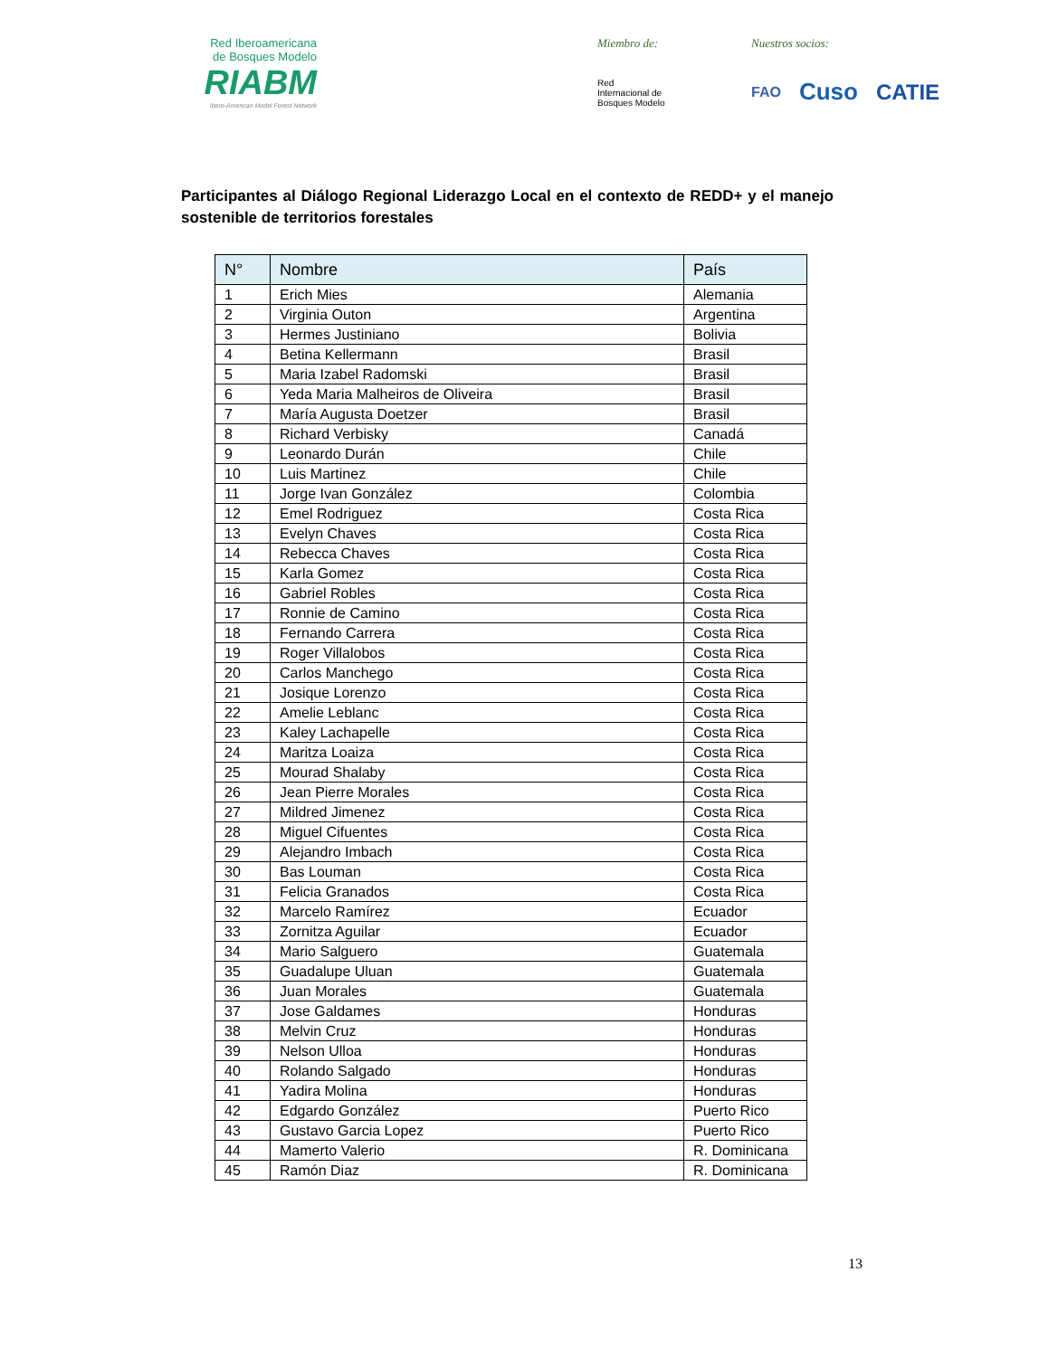Red Iberoamericana
de Bosques Modelo
RIABM
Ibero-American Model Forest Network
Miembro de:
Red
Internacional de
Bosques Modelo
Nuestros socios:
FAO Cuso CATIE
Participantes al Diálogo Regional Liderazgo Local en el contexto de REDD+ y el manejo sostenible de territorios forestales
| N° | Nombre | País |
| --- | --- | --- |
| 1 | Erich Mies | Alemania |
| 2 | Virginia Outon | Argentina |
| 3 | Hermes Justiniano | Bolivia |
| 4 | Betina Kellermann | Brasil |
| 5 | Maria Izabel Radomski | Brasil |
| 6 | Yeda Maria Malheiros de Oliveira | Brasil |
| 7 | María Augusta Doetzer | Brasil |
| 8 | Richard Verbisky | Canadá |
| 9 | Leonardo Durán | Chile |
| 10 | Luis Martinez | Chile |
| 11 | Jorge Ivan González | Colombia |
| 12 | Emel Rodriguez | Costa Rica |
| 13 | Evelyn Chaves | Costa Rica |
| 14 | Rebecca Chaves | Costa Rica |
| 15 | Karla Gomez | Costa Rica |
| 16 | Gabriel Robles | Costa Rica |
| 17 | Ronnie de Camino | Costa Rica |
| 18 | Fernando Carrera | Costa Rica |
| 19 | Roger Villalobos | Costa Rica |
| 20 | Carlos Manchego | Costa Rica |
| 21 | Josique Lorenzo | Costa Rica |
| 22 | Amelie Leblanc | Costa Rica |
| 23 | Kaley Lachapelle | Costa Rica |
| 24 | Maritza Loaiza | Costa Rica |
| 25 | Mourad Shalaby | Costa Rica |
| 26 | Jean Pierre Morales | Costa Rica |
| 27 | Mildred Jimenez | Costa Rica |
| 28 | Miguel Cifuentes | Costa Rica |
| 29 | Alejandro Imbach | Costa Rica |
| 30 | Bas Louman | Costa Rica |
| 31 | Felicia Granados | Costa Rica |
| 32 | Marcelo Ramírez | Ecuador |
| 33 | Zornitza Aguilar | Ecuador |
| 34 | Mario Salguero | Guatemala |
| 35 | Guadalupe Uluan | Guatemala |
| 36 | Juan Morales | Guatemala |
| 37 | Jose Galdames | Honduras |
| 38 | Melvin Cruz | Honduras |
| 39 | Nelson Ulloa | Honduras |
| 40 | Rolando Salgado | Honduras |
| 41 | Yadira Molina | Honduras |
| 42 | Edgardo González | Puerto Rico |
| 43 | Gustavo Garcia Lopez | Puerto Rico |
| 44 | Mamerto Valerio | R. Dominicana |
| 45 | Ramón Diaz | R. Dominicana |
13